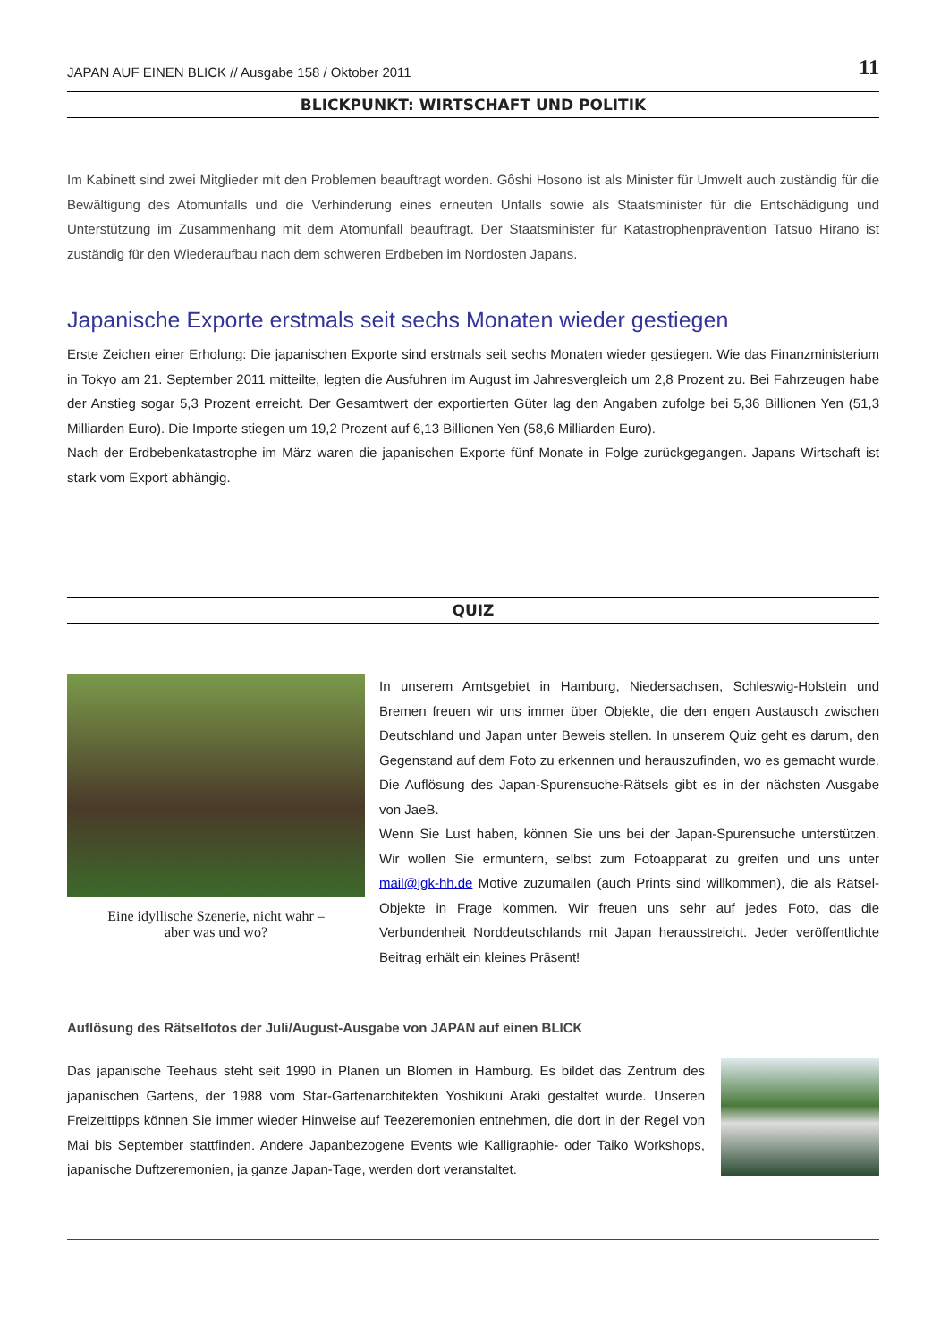JAPAN AUF EINEN BLICK // Ausgabe 158 / Oktober 2011 11
BLICKPUNKT: WIRTSCHAFT UND POLITIK
Im Kabinett sind zwei Mitglieder mit den Problemen beauftragt worden. Gôshi Hosono ist als Minister für Umwelt auch zuständig für die Bewältigung des Atomunfalls und die Verhinderung eines erneuten Unfalls sowie als Staatsminister für die Entschädigung und Unterstützung im Zusammenhang mit dem Atomunfall beauftragt. Der Staatsminister für Katastrophenprävention Tatsuo Hirano ist zuständig für den Wiederaufbau nach dem schweren Erdbeben im Nordosten Japans.
Japanische Exporte erstmals seit sechs Monaten wieder gestiegen
Erste Zeichen einer Erholung: Die japanischen Exporte sind erstmals seit sechs Monaten wieder gestiegen. Wie das Finanzministerium in Tokyo am 21. September 2011 mitteilte, legten die Ausfuhren im August im Jahresvergleich um 2,8 Prozent zu. Bei Fahrzeugen habe der Anstieg sogar 5,3 Prozent erreicht. Der Gesamtwert der exportierten Güter lag den Angaben zufolge bei 5,36 Billionen Yen (51,3 Milliarden Euro). Die Importe stiegen um 19,2 Prozent auf 6,13 Billionen Yen (58,6 Milliarden Euro).
Nach der Erdbebenkatastrophe im März waren die japanischen Exporte fünf Monate in Folge zurückgegangen. Japans Wirtschaft ist stark vom Export abhängig.
QUIZ
Eine idyllische Szenerie, nicht wahr –
aber was und wo?
In unserem Amtsgebiet in Hamburg, Niedersachsen, Schleswig-Holstein und Bremen freuen wir uns immer über Objekte, die den engen Austausch zwischen Deutschland und Japan unter Beweis stellen. In unserem Quiz geht es darum, den Gegenstand auf dem Foto zu erkennen und herauszufinden, wo es gemacht wurde. Die Auflösung des Japan-Spurensuche-Rätsels gibt es in der nächsten Ausgabe von JaeB.
Wenn Sie Lust haben, können Sie uns bei der Japan-Spurensuche unterstützen. Wir wollen Sie ermuntern, selbst zum Fotoapparat zu greifen und uns unter mail@jgk-hh.de Motive zuzumailen (auch Prints sind willkommen), die als Rätsel-Objekte in Frage kommen. Wir freuen uns sehr auf jedes Foto, das die Verbundenheit Norddeutschlands mit Japan herausstreicht. Jeder veröffentlichte Beitrag erhält ein kleines Präsent!
Auflösung des Rätselfotos der Juli/August-Ausgabe von JAPAN auf einen BLICK
Das japanische Teehaus steht seit 1990 in Planen un Blomen in Hamburg. Es bildet das Zentrum des japanischen Gartens, der 1988 vom Star-Gartenarchitekten Yoshikuni Araki gestaltet wurde. Unseren Freizeittipps können Sie immer wieder Hinweise auf Teezeremonien entnehmen, die dort in der Regel von Mai bis September stattfinden. Andere Japanbezogene Events wie Kalligraphie- oder Taiko Workshops, japanische Duftzeremonien, ja ganze Japan-Tage, werden dort veranstaltet.